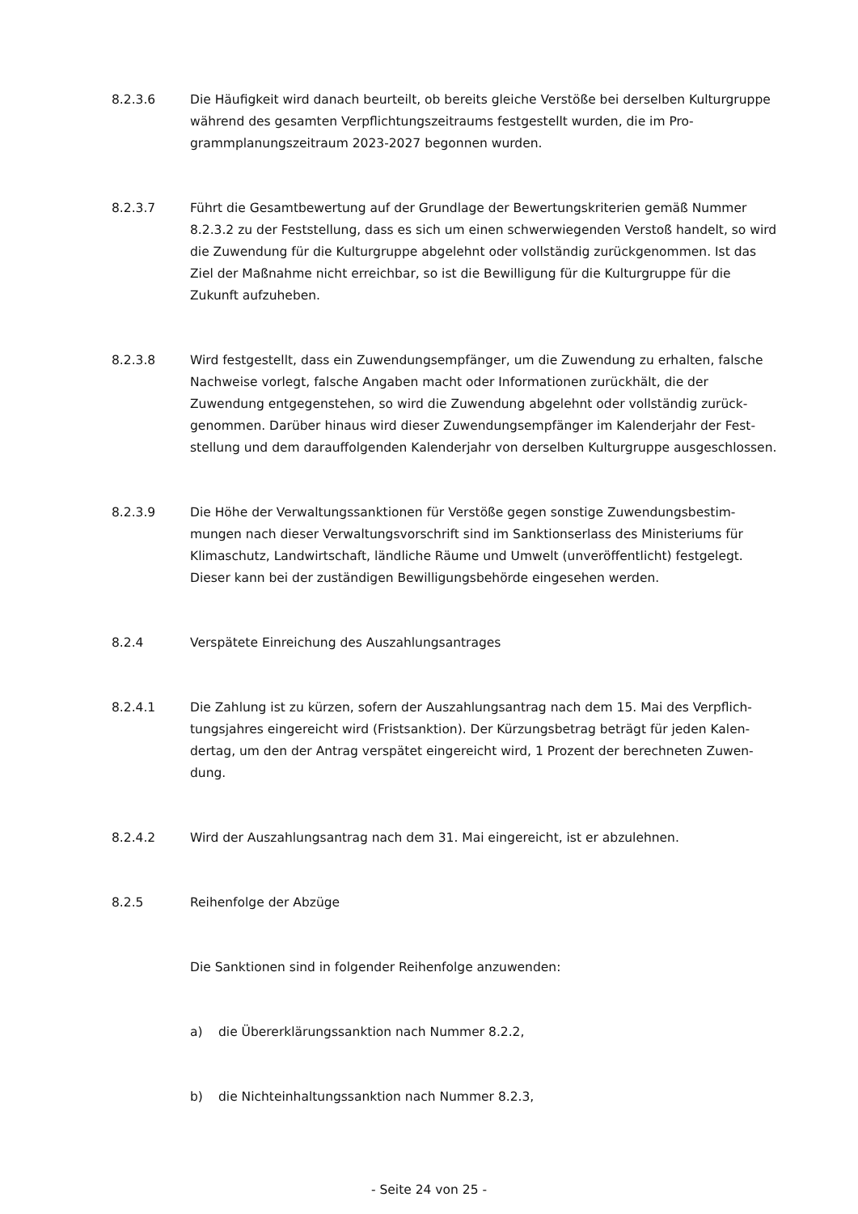8.2.3.6 Die Häufigkeit wird danach beurteilt, ob bereits gleiche Verstöße bei derselben Kultur­gruppe während des gesamten Verpflichtungszeitraums festgestellt wurden, die im Pro­grammplanungszeitraum 2023-2027 begonnen wurden.
8.2.3.7 Führt die Gesamtbewertung auf der Grundlage der Bewertungskriterien gemäß Num­mer 8.2.3.2 zu der Feststellung, dass es sich um einen schwerwiegenden Verstoß handelt, so wird die Zuwendung für die Kulturgruppe abgelehnt oder vollständig zurückgenommen. Ist das Ziel der Maßnahme nicht erreichbar, so ist die Bewilligung für die Kulturgruppe für die Zukunft aufzuheben.
8.2.3.8 Wird festgestellt, dass ein Zuwendungsempfänger, um die Zuwendung zu erhalten, fal­sche Nachweise vorlegt, falsche Angaben macht oder Informationen zurückhält, die der Zuwendung entgegenstehen, so wird die Zuwendung abgelehnt oder vollständig zurück­genommen. Darüber hinaus wird dieser Zuwendungsempfänger im Kalenderjahr der Fest­stellung und dem darauffolgenden Kalenderjahr von derselben Kulturgruppe ausgeschlos­sen.
8.2.3.9 Die Höhe der Verwaltungssanktionen für Verstöße gegen sonstige Zuwendungsbestim­mungen nach dieser Verwaltungsvorschrift sind im Sanktionserlass des Ministeriums für Klimaschutz, Landwirtschaft, ländliche Räume und Umwelt (unveröffentlicht) festgelegt. Dieser kann bei der zuständigen Bewilligungsbehörde eingesehen werden.
8.2.4 Verspätete Einreichung des Auszahlungsantrages
8.2.4.1 Die Zahlung ist zu kürzen, sofern der Auszahlungsantrag nach dem 15. Mai des Verpflich­tungsjahres eingereicht wird (Fristsanktion). Der Kürzungsbetrag beträgt für jeden Kalen­dertag, um den der Antrag verspätet eingereicht wird, 1 Prozent der berechneten Zuwen­dung.
8.2.4.2 Wird der Auszahlungsantrag nach dem 31. Mai eingereicht, ist er abzulehnen.
8.2.5 Reihenfolge der Abzüge
Die Sanktionen sind in folgender Reihenfolge anzuwenden:
a) die Übererklärungssanktion nach Nummer 8.2.2,
b) die Nichteinhaltungssanktion nach Nummer 8.2.3,
- Seite 24 von 25 -